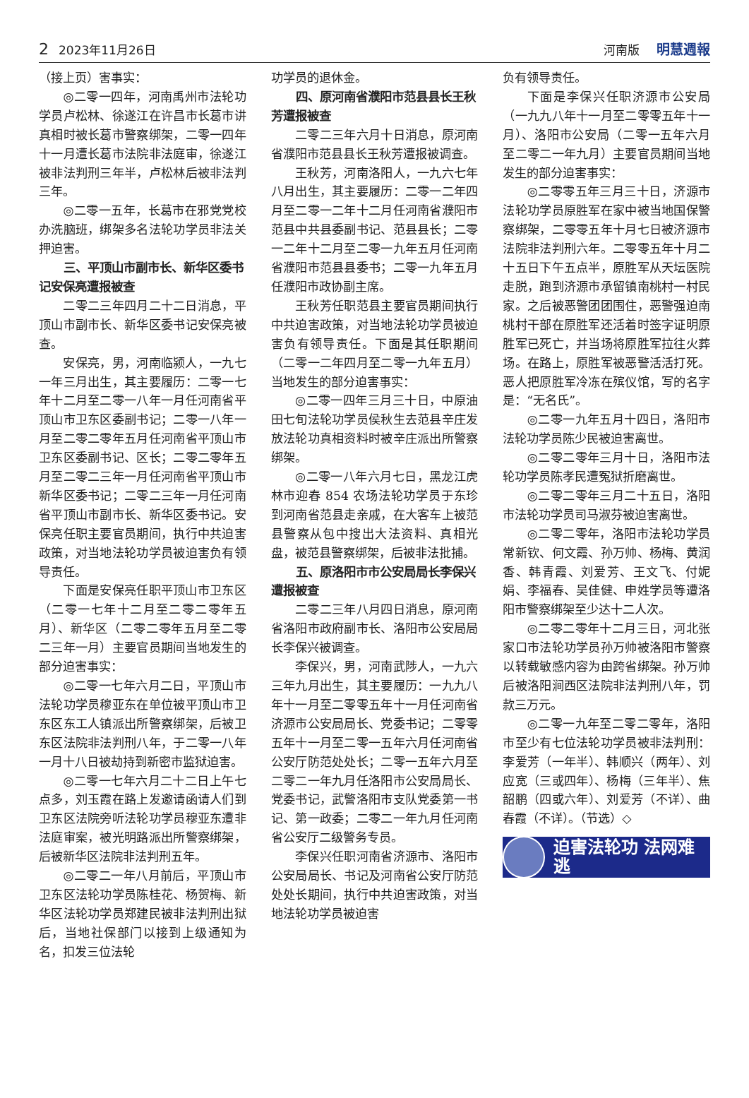2 2023年11月26日 河南版 明慧週報
（接上页）害事实：
◎二零一四年，河南禹州市法轮功学员卢松林、徐遂江在许昌市长葛市讲真相时被长葛市警察绑架，二零一四年十一月遭长葛市法院非法庭审，徐遂江被非法判刑三年半，卢松林后被非法判三年。
◎二零一五年，长葛市在邪党党校办洗脑班，绑架多名法轮功学员非法关押迫害。
三、平顶山市副市长、新华区委书记安保亮遭报被查
二零二三年四月二十二日消息，平顶山市副市长、新华区委书记安保亮被查。
安保亮，男，河南临颍人，一九七一年三月出生，其主要履历：二零一七年十二月至二零一八年一月任河南省平顶山市卫东区委副书记；二零一八年一月至二零二零年五月任河南省平顶山市卫东区委副书记、区长；二零二零年五月至二零二三年一月任河南省平顶山市新华区委书记；二零二三年一月任河南省平顶山市副市长、新华区委书记。安保亮任职主要官员期间，执行中共迫害政策，对当地法轮功学员被迫害负有领导责任。
下面是安保亮任职平顶山市卫东区（二零一七年十二月至二零二零年五月）、新华区（二零二零年五月至二零二三年一月）主要官员期间当地发生的部分迫害事实：
◎二零一七年六月二日，平顶山市法轮功学员穆亚东在单位被平顶山市卫东区东工人镇派出所警察绑架，后被卫东区法院非法判刑八年，于二零一八年一月十八日被劫持到新密市监狱迫害。
◎二零一七年六月二十二日上午七点多，刘玉霞在路上发邀请函请人们到卫东区法院旁听法轮功学员穆亚东遭非法庭审案，被光明路派出所警察绑架，后被新华区法院非法判刑五年。
◎二零二一年八月前后，平顶山市卫东区法轮功学员陈桂花、杨贺梅、新华区法轮功学员郑建民被非法判刑出狱后，当地社保部门以接到上级通知为名，扣发三位法轮
功学员的退休金。
四、原河南省濮阳市范县县长王秋芳遭报被查
二零二三年六月十日消息，原河南省濮阳市范县县长王秋芳遭报被调查。
王秋芳，河南洛阳人，一九六七年八月出生，其主要履历：二零一二年四月至二零一二年十二月任河南省濮阳市范县中共县委副书记、范县县长；二零一二年十二月至二零一九年五月任河南省濮阳市范县县委书；二零一九年五月任濮阳市政协副主席。
王秋芳任职范县主要官员期间执行中共迫害政策，对当地法轮功学员被迫害负有领导责任。下面是其任职期间（二零一二年四月至二零一九年五月）当地发生的部分迫害事实：
◎二零一四年三月三十日，中原油田七旬法轮功学员侯秋生去范县辛庄发放法轮功真相资料时被辛庄派出所警察绑架。
◎二零一八年六月七日，黑龙江虎林市迎春 854 农场法轮功学员于东珍到河南省范县走亲戚，在大客车上被范县警察从包中搜出大法资料、真相光盘，被范县警察绑架，后被非法批捕。
五、原洛阳市市公安局局长李保兴遭报被查
二零二三年八月四日消息，原河南省洛阳市政府副市长、洛阳市公安局局长李保兴被调查。
李保兴，男，河南武陟人，一九六三年九月出生，其主要履历：一九九八年十一月至二零零五年十一月任河南省济源市公安局局长、党委书记；二零零五年十一月至二零一五年六月任河南省公安厅防范处处长；二零一五年六月至二零二一年九月任洛阳市公安局局长、党委书记，武警洛阳市支队党委第一书记、第一政委；二零二一年九月任河南省公安厅二级警务专员。
李保兴任职河南省济源市、洛阳市公安局局长、书记及河南省公安厅防范处处长期间，执行中共迫害政策，对当地法轮功学员被迫害
负有领导责任。
下面是李保兴任职济源市公安局（一九九八年十一月至二零零五年十一月）、洛阳市公安局（二零一五年六月至二零二一年九月）主要官员期间当地发生的部分迫害事实：
◎二零零五年三月三十日，济源市法轮功学员原胜军在家中被当地国保警察绑架，二零零五年十月七日被济源市法院非法判刑六年。二零零五年十月二十五日下午五点半，原胜军从天坛医院走脱，跑到济源市承留镇南桃村一村民家。之后被恶警团团围住，恶警强迫南桃村干部在原胜军还活着时签字证明原胜军已死亡，并当场将原胜军拉往火葬场。在路上，原胜军被恶警活活打死。恶人把原胜军冷冻在殡仪馆，写的名字是：“无名氏”。
◎二零一九年五月十四日，洛阳市法轮功学员陈少民被迫害离世。
◎二零二零年三月十日，洛阳市法轮功学员陈孝民遭冤狱折磨离世。
◎二零二零年三月二十五日，洛阳市法轮功学员司马淑芬被迫害离世。
◎二零二零年，洛阳市法轮功学员常新钦、何文霞、孙万帅、杨梅、黄润香、韩青霞、刘爱芳、王文飞、付妮娟、李福春、吴佳健、申姓学员等遭洛阳市警察绑架至少达十二人次。
◎二零二零年十二月三日，河北张家口市法轮功学员孙万帅被洛阳市警察以转载敏感内容为由跨省绑架。孙万帅后被洛阳涧西区法院非法判刑八年，罚款三万元。
◎二零一九年至二零二零年，洛阳市至少有七位法轮功学员被非法判刑：李爱芳（一年半）、韩顺兴（两年）、刘应宽（三或四年）、杨梅（三年半）、焦韶鹏（四或六年）、刘爱芳（不详）、曲春霞（不详）。（节选）◇
迫害法轮功 法网难逃